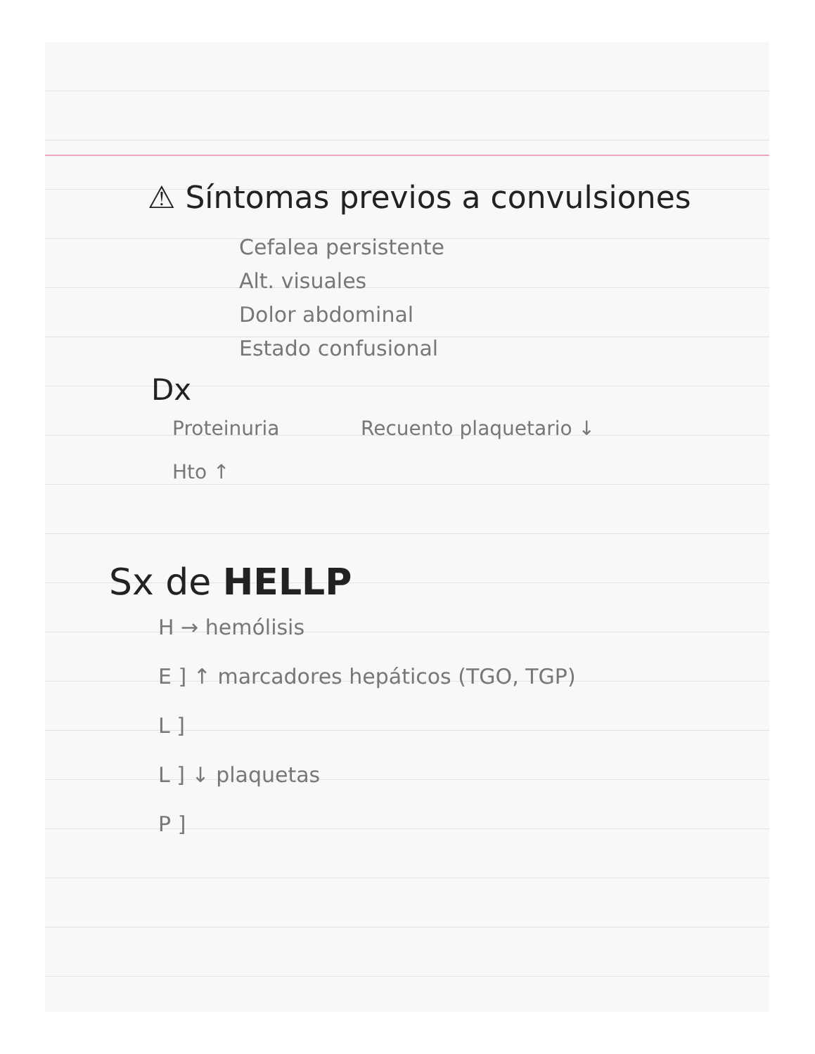⚠ Síntomas previos a convulsiones
Cefalea persistente
Alt. visuales
Dolor abdominal
Estado confusional
Dx
Proteinuria Recuento plaquetario ↓
Hto ↑
Sx de HELLP
H → hemólisis
E ] ↑ marcadores hepáticos (TGO, TGP)
L ]
L ] ↓ plaquetas
P ]